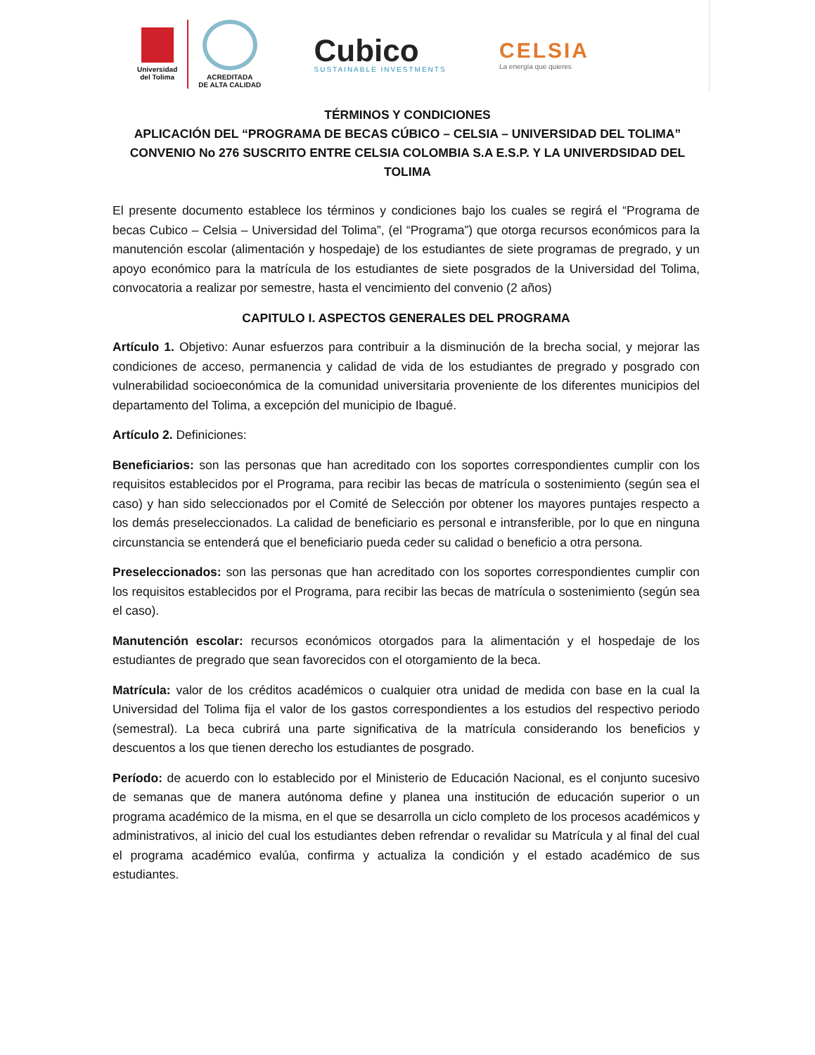Universidad
del Tolima
ACREDITADA
DE ALTA CALIDAD
Cubico
SUSTAINABLE INVESTMENTS
CELSIA
La energía que quieres
TÉRMINOS Y CONDICIONES
APLICACIÓN DEL “PROGRAMA DE BECAS CÚBICO – CELSIA – UNIVERSIDAD DEL TOLIMA”
CONVENIO No 276 SUSCRITO ENTRE CELSIA COLOMBIA S.A E.S.P. Y LA UNIVERDSIDAD DEL
TOLIMA
El presente documento establece los términos y condiciones bajo los cuales se regirá el “Programa de becas Cubico – Celsia – Universidad del Tolima”, (el “Programa”) que otorga recursos económicos para la manutención escolar (alimentación y hospedaje) de los estudiantes de siete programas de pregrado, y un apoyo económico para la matrícula de los estudiantes de siete posgrados de la Universidad del Tolima, convocatoria a realizar por semestre, hasta el vencimiento del convenio (2 años)
CAPITULO I. ASPECTOS GENERALES DEL PROGRAMA
Artículo 1. Objetivo: Aunar esfuerzos para contribuir a la disminución de la brecha social, y mejorar las condiciones de acceso, permanencia y calidad de vida de los estudiantes de pregrado y posgrado con vulnerabilidad socioeconómica de la comunidad universitaria proveniente de los diferentes municipios del departamento del Tolima, a excepción del municipio de Ibagué.
Artículo 2. Definiciones:
Beneficiarios: son las personas que han acreditado con los soportes correspondientes cumplir con los requisitos establecidos por el Programa, para recibir las becas de matrícula o sostenimiento (según sea el caso) y han sido seleccionados por el Comité de Selección por obtener los mayores puntajes respecto a los demás preseleccionados. La calidad de beneficiario es personal e intransferible, por lo que en ninguna circunstancia se entenderá que el beneficiario pueda ceder su calidad o beneficio a otra persona.
Preseleccionados: son las personas que han acreditado con los soportes correspondientes cumplir con los requisitos establecidos por el Programa, para recibir las becas de matrícula o sostenimiento (según sea el caso).
Manutención escolar: recursos económicos otorgados para la alimentación y el hospedaje de los estudiantes de pregrado que sean favorecidos con el otorgamiento de la beca.
Matrícula: valor de los créditos académicos o cualquier otra unidad de medida con base en la cual la Universidad del Tolima fija el valor de los gastos correspondientes a los estudios del respectivo periodo (semestral). La beca cubrirá una parte significativa de la matrícula considerando los beneficios y descuentos a los que tienen derecho los estudiantes de posgrado.
Período: de acuerdo con lo establecido por el Ministerio de Educación Nacional, es el conjunto sucesivo de semanas que de manera autónoma define y planea una institución de educación superior o un programa académico de la misma, en el que se desarrolla un ciclo completo de los procesos académicos y administrativos, al inicio del cual los estudiantes deben refrendar o revalidar su Matrícula y al final del cual el programa académico evalúa, confirma y actualiza la condición y el estado académico de sus estudiantes.